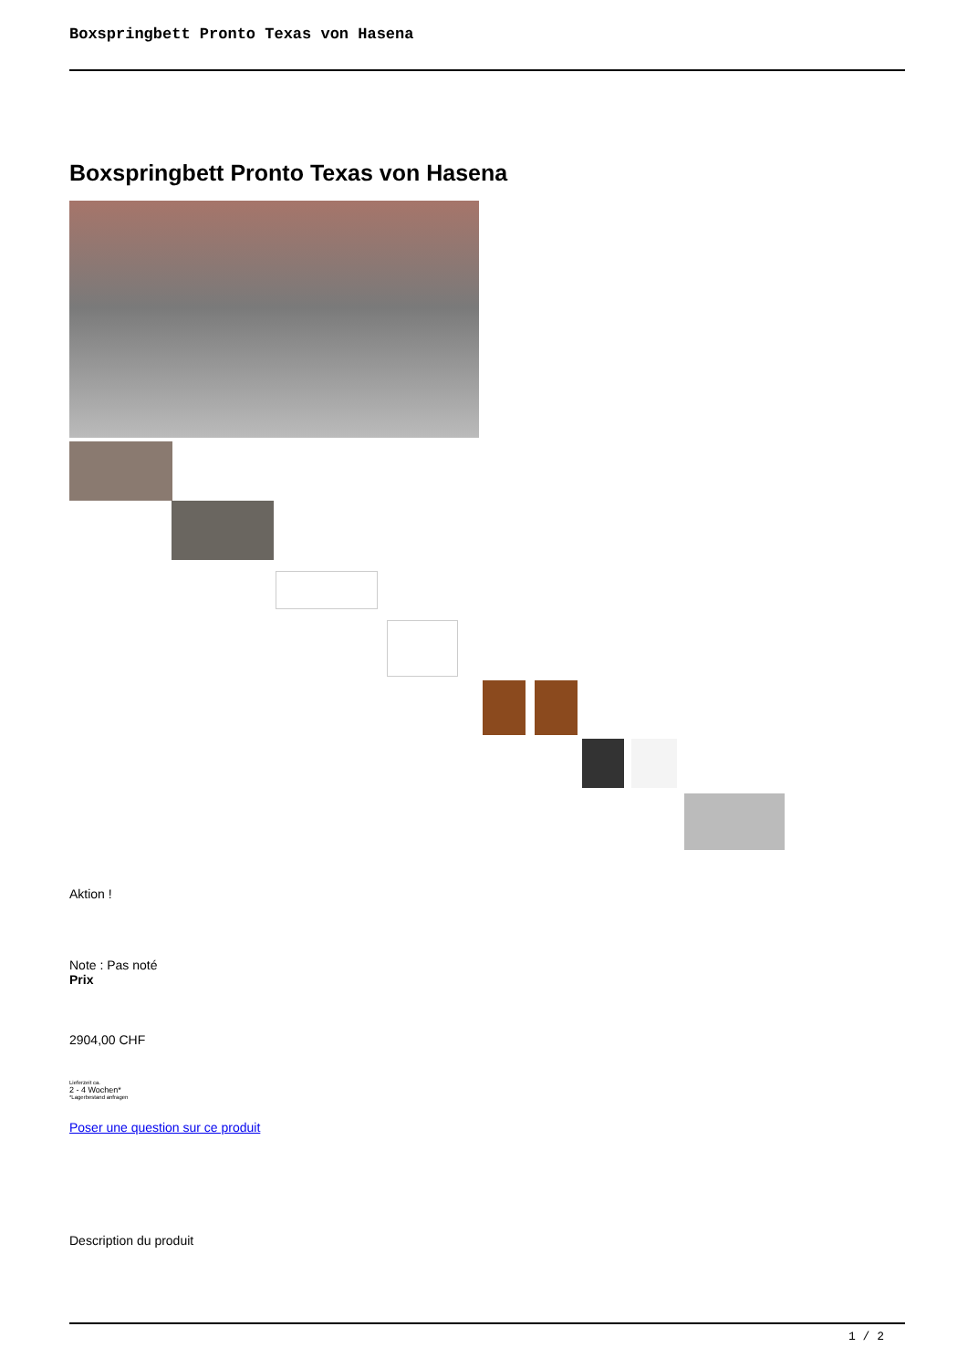Boxspringbett Pronto Texas von Hasena
Boxspringbett Pronto Texas von Hasena
Aktion !
Note : Pas noté
Prix
2904,00 CHF
Lieferzeit ca.
2 - 4 Wochen*
*Lagerbestand anfragen
Poser une question sur ce produit
Description du produit
1 / 2